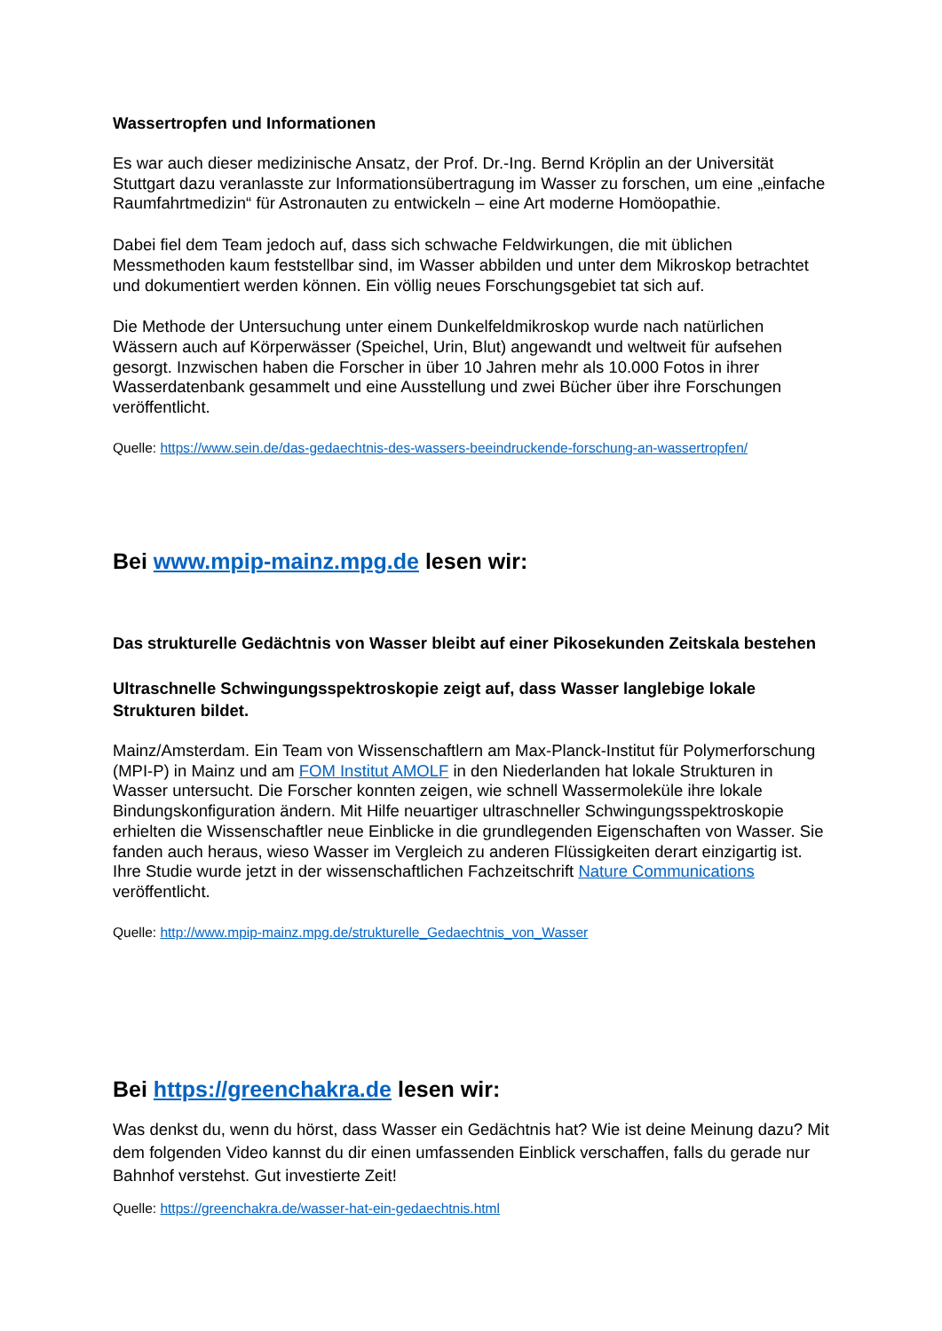Wassertropfen und Informationen
Es war auch dieser medizinische Ansatz, der Prof. Dr.-Ing. Bernd Kröplin an der Universität Stuttgart dazu veranlasste zur Informationsübertragung im Wasser zu forschen, um eine „einfache Raumfahrtmedizin“ für Astronauten zu entwickeln – eine Art moderne Homöopathie.
Dabei fiel dem Team jedoch auf, dass sich schwache Feldwirkungen, die mit üblichen Messmethoden kaum feststellbar sind, im Wasser abbilden und unter dem Mikroskop betrachtet und dokumentiert werden können. Ein völlig neues Forschungsgebiet tat sich auf.
Die Methode der Untersuchung unter einem Dunkelfeldmikroskop wurde nach natürlichen Wässern auch auf Körperwässer (Speichel, Urin, Blut) angewandt und weltweit für aufsehen gesorgt. Inzwischen haben die Forscher in über 10 Jahren mehr als 10.000 Fotos in ihrer Wasserdatenbank gesammelt und eine Ausstellung und zwei Bücher über ihre Forschungen veröffentlicht.
Quelle: https://www.sein.de/das-gedaechtnis-des-wassers-beeindruckende-forschung-an-wassertropfen/
Bei www.mpip-mainz.mpg.de lesen wir:
Das strukturelle Gedächtnis von Wasser bleibt auf einer Pikosekunden Zeitskala bestehen
Ultraschnelle Schwingungsspektroskopie zeigt auf, dass Wasser langlebige lokale Strukturen bildet.
Mainz/Amsterdam. Ein Team von Wissenschaftlern am Max-Planck-Institut für Polymerforschung (MPI-P) in Mainz und am FOM Institut AMOLF in den Niederlanden hat lokale Strukturen in Wasser untersucht. Die Forscher konnten zeigen, wie schnell Wassermoleküle ihre lokale Bindungskonfiguration ändern. Mit Hilfe neuartiger ultraschneller Schwingungsspektroskopie erhielten die Wissenschaftler neue Einblicke in die grundlegenden Eigenschaften von Wasser. Sie fanden auch heraus, wieso Wasser im Vergleich zu anderen Flüssigkeiten derart einzigartig ist. Ihre Studie wurde jetzt in der wissenschaftlichen Fachzeitschrift Nature Communications veröffentlicht.
Quelle: http://www.mpip-mainz.mpg.de/strukturelle_Gedaechtnis_von_Wasser
Bei https://greenchakra.de lesen wir:
Was denkst du, wenn du hörst, dass Wasser ein Gedächtnis hat? Wie ist deine Meinung dazu? Mit dem folgenden Video kannst du dir einen umfassenden Einblick verschaffen, falls du gerade nur Bahnhof verstehst. Gut investierte Zeit!
Quelle: https://greenchakra.de/wasser-hat-ein-gedaechtnis.html